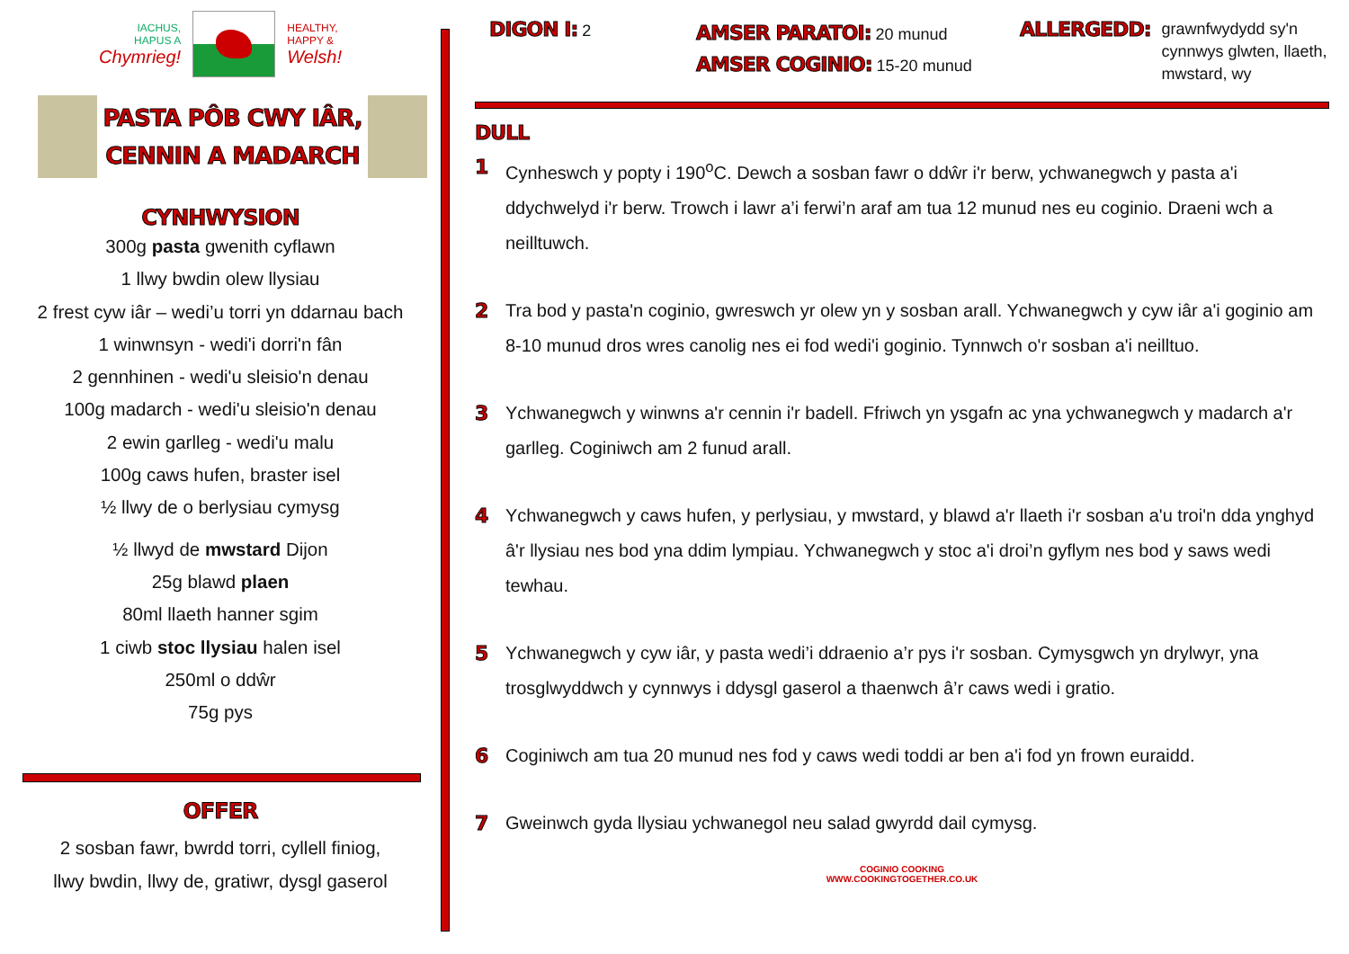IACHUS,
HAPUS A
Chymrieg!
HEALTHY,
HAPPY &
Welsh!
PASTA PÔB CWY IÂR,
CENNIN A MADARCH
CYNHWYSION
300g pasta gwenith cyflawn
1 llwy bwdin olew llysiau
2 frest cyw iâr – wedi’u torri yn ddarnau bach
1 winwnsyn - wedi'i dorri'n fân
2 gennhinen - wedi'u sleisio'n denau
100g madarch - wedi'u sleisio'n denau
2 ewin garlleg - wedi'u malu
100g caws hufen, braster isel
½ llwy de o berlysiau cymysg
½ llwyd de mwstard Dijon
25g blawd plaen
80ml llaeth hanner sgim
1 ciwb stoc llysiau halen isel
250ml o ddŵr
75g pys
OFFER
2 sosban fawr, bwrdd torri, cyllell finiog,
llwy bwdin, llwy de, gratiwr, dysgl gaserol
DIGON I: 2
AMSER PARATOI: 20 munud
AMSER COGINIO: 15-20 munud
ALLERGEDD: grawnfwydydd sy'n
cynnwys glwten, llaeth,
mwstard, wy
DULL
1 Cynheswch y popty i 190<sup>o</sup>C. Dewch a sosban fawr o ddŵr i'r berw, ychwanegwch y pasta a'i ddychwelyd i'r berw. Trowch i lawr a’i ferwi’n araf am tua 12 munud nes eu coginio. Draeni wch a neilltuwch.
2 Tra bod y pasta'n coginio, gwreswch yr olew yn y sosban arall. Ychwanegwch y cyw iâr a'i goginio am 8-10 munud dros wres canolig nes ei fod wedi'i goginio. Tynnwch o'r sosban a'i neilltuo.
3 Ychwanegwch y winwns a'r cennin i'r badell. Ffriwch yn ysgafn ac yna ychwanegwch y madarch a'r garlleg. Coginiwch am 2 funud arall.
4 Ychwanegwch y caws hufen, y perlysiau, y mwstard, y blawd a'r llaeth i'r sosban a'u troi'n dda ynghyd â'r llysiau nes bod yna ddim lympiau. Ychwanegwch y stoc a'i droi’n gyflym nes bod y saws wedi tewhau.
5 Ychwanegwch y cyw iâr, y pasta wedi’i ddraenio a’r pys i'r sosban. Cymysgwch yn drylwyr, yna trosglwyddwch y cynnwys i ddysgl gaserol a thaenwch â’r caws wedi i gratio.
6 Coginiwch am tua 20 munud nes fod y caws wedi toddi ar ben a'i fod yn frown euraidd.
7 Gweinwch gyda llysiau ychwanegol neu salad gwyrdd dail cymysg.
COGINIO COOKING
WWW.COOKINGTOGETHER.CO.UK